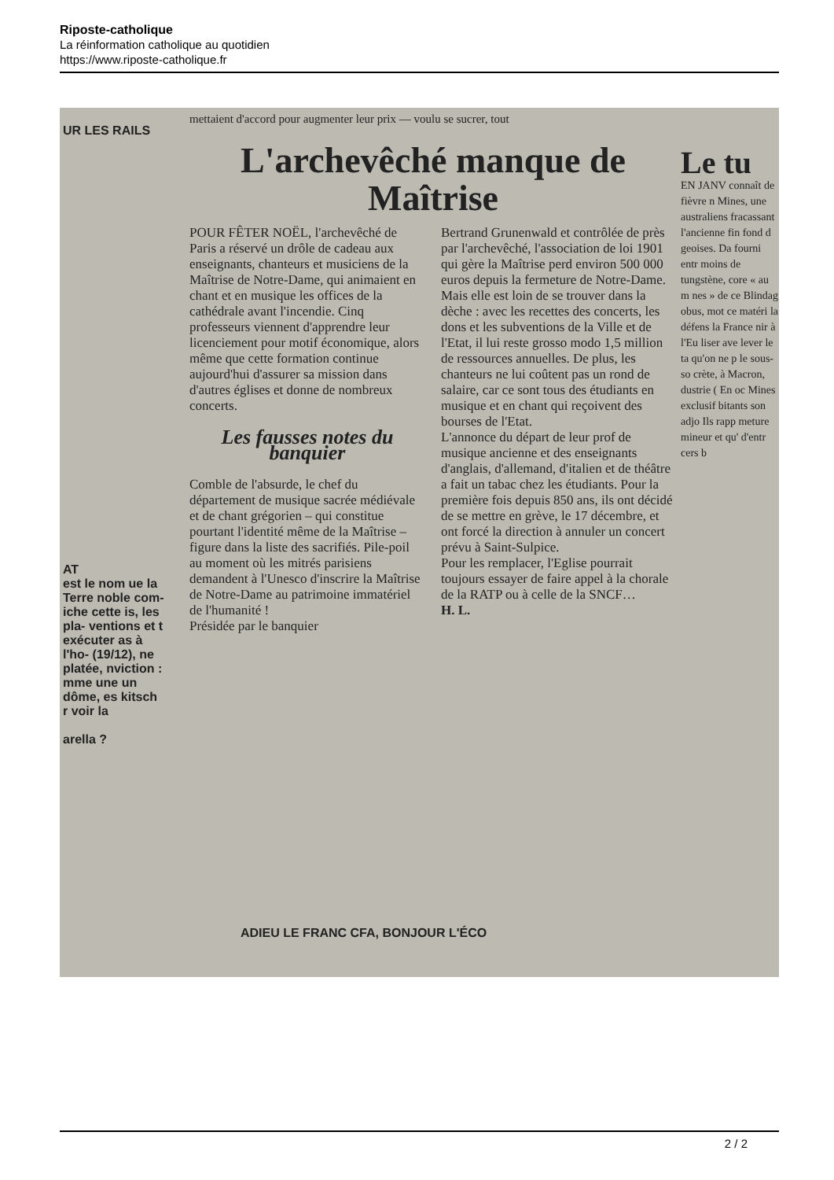Riposte-catholique
La réinformation catholique au quotidien
https://www.riposte-catholique.fr
UR LES RAILS
AT
est le nom ue la Terre noble com- iche cette is, les pla- ventions et t exécuter as à l'ho- (19/12), ne platée, nviction : mme une un dôme, es kitsch r voir la
arella ?
mettaient d'accord pour augmenter leur prix — voulu se sucrer, tout
L'archevêché manque de Maîtrise
POUR FÊTER NOËL, l'archevêché de Paris a réservé un drôle de cadeau aux enseignants, chanteurs et musiciens de la Maîtrise de Notre-Dame, qui animaient en chant et en musique les offices de la cathédrale avant l'incendie. Cinq professeurs viennent d'apprendre leur licenciement pour motif économique, alors même que cette formation continue aujourd'hui d'assurer sa mission dans d'autres églises et donne de nombreux concerts.
Les fausses notes du banquier
Comble de l'absurde, le chef du département de musique sacrée médiévale et de chant grégorien – qui constitue pourtant l'identité même de la Maîtrise – figure dans la liste des sacrifiés. Pile-poil au moment où les mitrés parisiens demandent à l'Unesco d'inscrire la Maîtrise de Notre-Dame au patrimoine immatériel de l'humanité !
Présidée par le banquier
Bertrand Grunenwald et contrôlée de près par l'archevêché, l'association de loi 1901 qui gère la Maîtrise perd environ 500 000 euros depuis la fermeture de Notre-Dame. Mais elle est loin de se trouver dans la dèche : avec les recettes des concerts, les dons et les subventions de la Ville et de l'Etat, il lui reste grosso modo 1,5 million de ressources annuelles. De plus, les chanteurs ne lui coûtent pas un rond de salaire, car ce sont tous des étudiants en musique et en chant qui reçoivent des bourses de l'Etat.
L'annonce du départ de leur prof de musique ancienne et des enseignants d'anglais, d'allemand, d'italien et de théâtre a fait un tabac chez les étudiants. Pour la première fois depuis 850 ans, ils ont décidé de se mettre en grève, le 17 décembre, et ont forcé la direction à annuler un concert prévu à Saint-Sulpice.
Pour les remplacer, l'Eglise pourrait toujours essayer de faire appel à la chorale de la RATP ou à celle de la SNCF…
H. L.
Le tu
EN JANV connaît de fièvre n Mines, une australiens fracassant l'ancienne fin fond d geoises. Da fourni entr moins de tungstène, core « au m nes » de ce Blindag obus, mot ce matéri la défens la France nir à l'Eu liser ave lever le ta qu'on ne p le sous-so crète, à Macron, dustrie ( En oc Mines exclusif bitants son adjo Ils rapp meture mineur et qu' d'entr cers b
ADIEU LE FRANC CFA, BONJOUR L'ÉCO
2 / 2